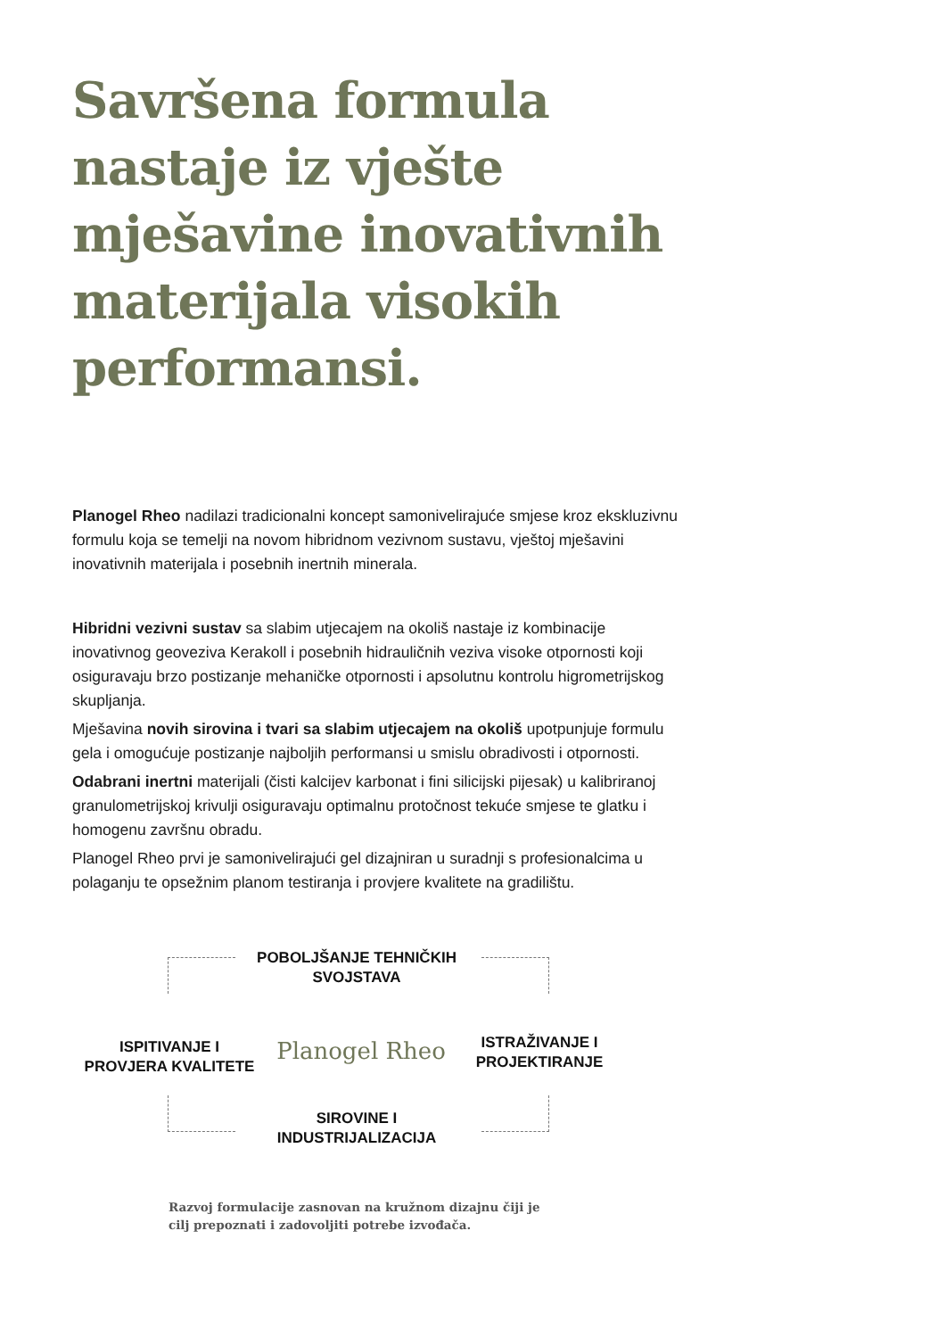Savršena formula
nastaje iz vješte
mješavine inovativnih
materijala visokih
performansi.
Planogel Rheo nadilazi tradicionalni koncept samonivelirajuće smjese kroz ekskluzivnu formulu koja se temelji na novom hibridnom vezivnom sustavu, vještoj mješavini inovativnih materijala i posebnih inertnih minerala.
Hibridni vezivni sustav sa slabim utjecajem na okoliš nastaje iz kombinacije inovativnog geoveziva Kerakoll i posebnih hidrauličnih veziva visoke otpornosti koji osiguravaju brzo postizanje mehaničke otpornosti i apsolutnu kontrolu higrometrijskog skupljanja.
Mješavina novih sirovina i tvari sa slabim utjecajem na okoliš upotpunjuje formulu gela i omogućuje postizanje najboljih performansi u smislu obradivosti i otpornosti.
Odabrani inertni materijali (čisti kalcijev karbonat i fini silicijski pijesak) u kalibriranoj granulometrijskoj krivulji osiguravaju optimalnu protočnost tekuće smjese te glatku i homogenu završnu obradu.
Planogel Rheo prvi je samonivelirajući gel dizajniran u suradnji s profesionalcima u polaganju te opsežnim planom testiranja i provjere kvalitete na gradilištu.
POBOLJŠANJE TEHNIČKIH
SVOJSTAVA
ISPITIVANJE I
PROVJERA KVALITETE
Planogel Rheo
ISTRAŽIVANJE I
PROJEKTIRANJE
SIROVINE I
INDUSTRIJALIZACIJA
Razvoj formulacije zasnovan na kružnom dizajnu čiji je
cilj prepoznati i zadovoljiti potrebe izvođača.